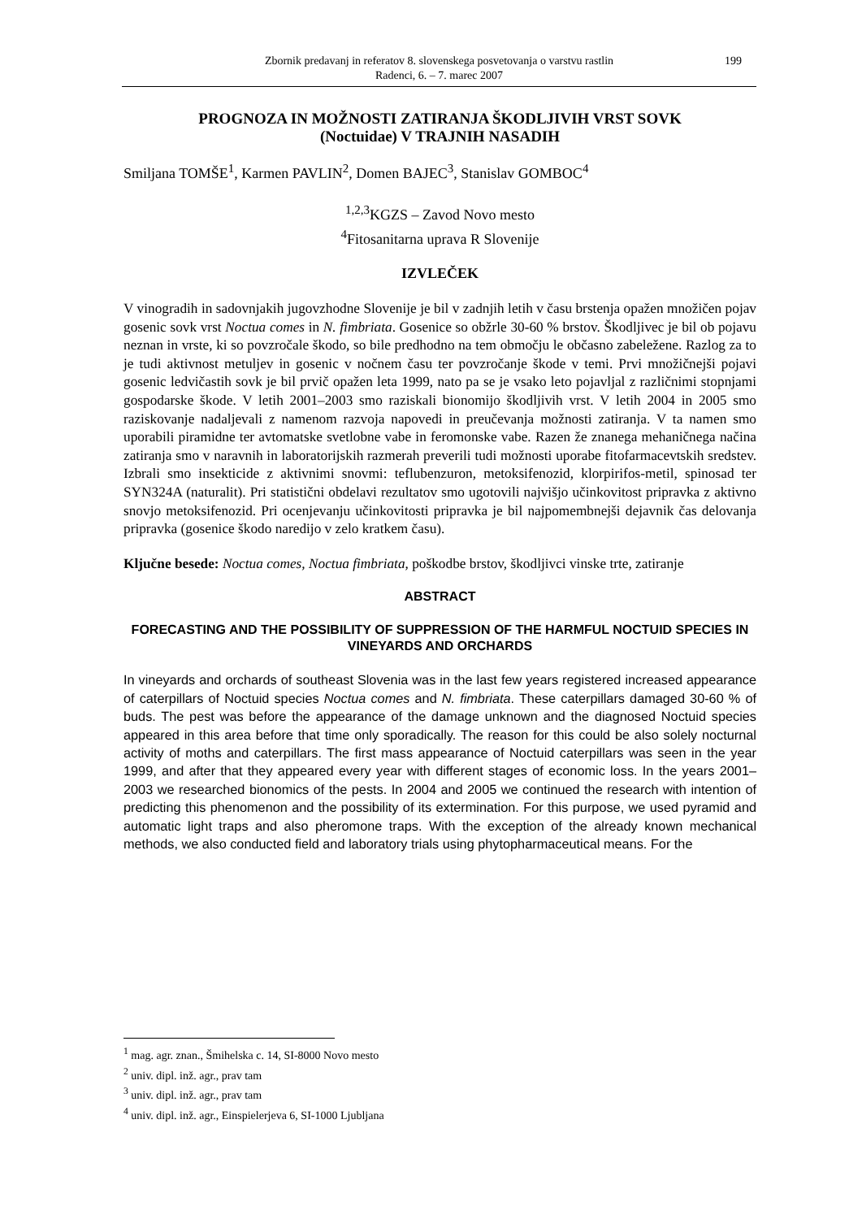Zbornik predavanj in referatov 8. slovenskega posvetovanja o varstvu rastlin
Radenci, 6. – 7. marec 2007
199
PROGNOZA IN MOŽNOSTI ZATIRANJA ŠKODLJIVIH VRST SOVK
(Noctuidae) V TRAJNIH NASADIH
Smiljana TOMŠE<sup>1</sup>, Karmen PAVLIN<sup>2</sup>, Domen BAJEC<sup>3</sup>, Stanislav GOMBOC<sup>4</sup>
<sup>1,2,3</sup>KGZS – Zavod Novo mesto
<sup>4</sup> Fitosanitarna uprava R Slovenije
IZVLEČEK
V vinogradih in sadovnjakih jugovzhodne Slovenije je bil v zadnjih letih v času brstenja opažen množičen pojav gosenic sovk vrst Noctua comes in N. fimbriata. Gosenice so obžrle 30-60 % brstov. Škodljivec je bil ob pojavu neznan in vrste, ki so povzročale škodo, so bile predhodno na tem območju le občasno zabeležene. Razlog za to je tudi aktivnost metuljev in gosenic v nočnem času ter povzročanje škode v temi. Prvi množičnejši pojavi gosenic ledvičastih sovk je bil prvič opažen leta 1999, nato pa se je vsako leto pojavljal z različnimi stopnjami gospodarske škode. V letih 2001–2003 smo raziskali bionomijo škodljivih vrst. V letih 2004 in 2005 smo raziskovanje nadaljevali z namenom razvoja napovedi in preučevanja možnosti zatiranja. V ta namen smo uporabili piramidne ter avtomatske svetlobne vabe in feromonske vabe. Razen že znanega mehaničnega načina zatiranja smo v naravnih in laboratorijskih razmerah preverili tudi možnosti uporabe fitofarmacevtskih sredstev. Izbrali smo insekticide z aktivnimi snovmi: teflubenzuron, metoksifenozid, klorpirifos-metil, spinosad ter SYN324A (naturalit). Pri statistični obdelavi rezultatov smo ugotovili najvišjo učinkovitost pripravka z aktivno snovjo metoksifenozid. Pri ocenjevanju učinkovitosti pripravka je bil najpomembnejši dejavnik čas delovanja pripravka (gosenice škodo naredijo v zelo kratkem času).
Ključne besede: Noctua comes, Noctua fimbriata, poškodbe brstov, škodljivci vinske trte, zatiranje
ABSTRACT
FORECASTING AND THE POSSIBILITY OF SUPPRESSION OF THE HARMFUL NOCTUID SPECIES IN VINEYARDS AND ORCHARDS
In vineyards and orchards of southeast Slovenia was in the last few years registered increased appearance of caterpillars of Noctuid species Noctua comes and N. fimbriata. These caterpillars damaged 30-60 % of buds. The pest was before the appearance of the damage unknown and the diagnosed Noctuid species appeared in this area before that time only sporadically. The reason for this could be also solely nocturnal activity of moths and caterpillars. The first mass appearance of Noctuid caterpillars was seen in the year 1999, and after that they appeared every year with different stages of economic loss. In the years 2001–2003 we researched bionomics of the pests. In 2004 and 2005 we continued the research with intention of predicting this phenomenon and the possibility of its extermination. For this purpose, we used pyramid and automatic light traps and also pheromone traps. With the exception of the already known mechanical methods, we also conducted field and laboratory trials using phytopharmaceutical means. For the
<sup>1</sup> mag. agr. znan., Šmihelska c. 14, SI-8000 Novo mesto
<sup>2</sup> univ. dipl. inž. agr., prav tam
<sup>3</sup> univ. dipl. inž. agr., prav tam
<sup>4</sup> univ. dipl. inž. agr., Einspielerjeva 6, SI-1000 Ljubljana